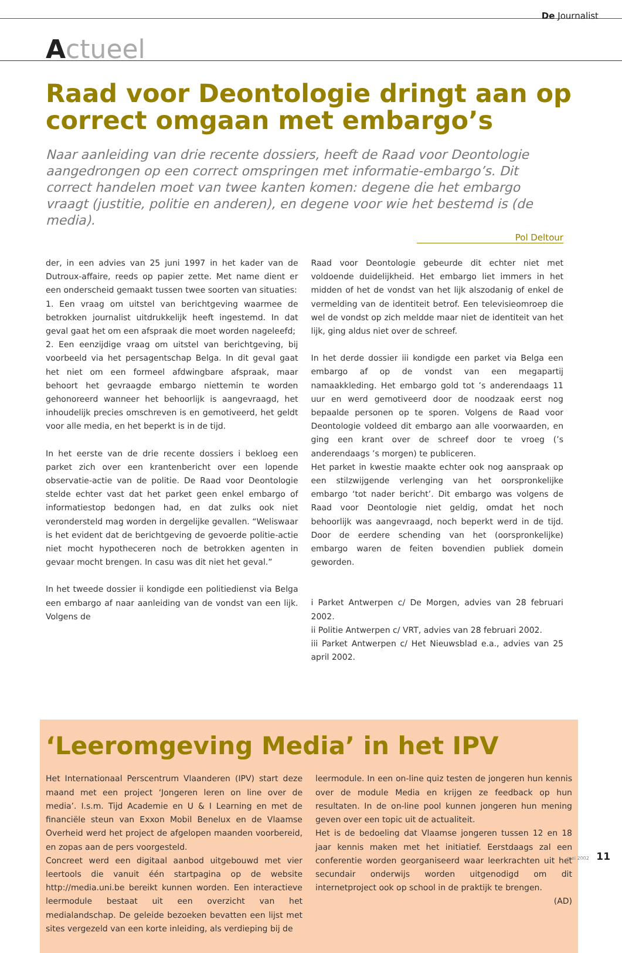De Journalist
Actueel
Raad voor Deontologie dringt aan op correct omgaan met embargo’s
Naar aanleiding van drie recente dossiers, heeft de Raad voor Deontologie aangedrongen op een correct omspringen met informatie-embargo’s. Dit correct handelen moet van twee kanten komen: degene die het embargo vraagt (justitie, politie en anderen), en degene voor wie het bestemd is (de media).
Pol Deltour
der, in een advies van 25 juni 1997 in het kader van de Dutroux-affaire, reeds op papier zette. Met name dient er een onderscheid gemaakt tussen twee soorten van situaties:
1. Een vraag om uitstel van berichtgeving waarmee de betrokken journalist uitdrukkelijk heeft ingestemd. In dat geval gaat het om een afspraak die moet worden nageleefd;
2. Een eenzijdige vraag om uitstel van berichtgeving, bij voorbeeld via het persagentschap Belga. In dit geval gaat het niet om een formeel afdwingbare afspraak, maar behoort het gevraagde embargo niettemin te worden gehonoreerd wanneer het behoorlijk is aangevraagd, het inhoudelijk precies omschreven is en gemotiveerd, het geldt voor alle media, en het beperkt is in de tijd.
In het eerste van de drie recente dossiers i bekloeg een parket zich over een krantenbericht over een lopende observatie-actie van de politie. De Raad voor Deontologie stelde echter vast dat het parket geen enkel embargo of informatiestop bedongen had, en dat zulks ook niet verondersteld mag worden in dergelijke gevallen. “Weliswaar is het evident dat de berichtgeving de gevoerde politie-actie niet mocht hypotheceren noch de betrokken agenten in gevaar mocht brengen. In casu was dit niet het geval.”
In het tweede dossier ii kondigde een politiedienst via Belga een embargo af naar aanleiding van de vondst van een lijk. Volgens de
Raad voor Deontologie gebeurde dit echter niet met voldoende duidelijkheid. Het embargo liet immers in het midden of het de vondst van het lijk alszodanig of enkel de vermelding van de identiteit betrof. Een televisieomroep die wel de vondst op zich meldde maar niet de identiteit van het lijk, ging aldus niet over de schreef.
In het derde dossier iii kondigde een parket via Belga een embargo af op de vondst van een megapartij namaakkleding. Het embargo gold tot ’s anderendaags 11 uur en werd gemotiveerd door de noodzaak eerst nog bepaalde personen op te sporen. Volgens de Raad voor Deontologie voldeed dit embargo aan alle voorwaarden, en ging een krant over de schreef door te vroeg (’s anderendaags ’s morgen) te publiceren.
Het parket in kwestie maakte echter ook nog aanspraak op een stilzwijgende verlenging van het oorspronkelijke embargo ‘tot nader bericht’. Dit embargo was volgens de Raad voor Deontologie niet geldig, omdat het noch behoorlijk was aangevraagd, noch beperkt werd in de tijd. Door de eerdere schending van het (oorspronkelijke) embargo waren de feiten bovendien publiek domein geworden.
i Parket Antwerpen c/ De Morgen, advies van 28 februari 2002.
ii Politie Antwerpen c/ VRT, advies van 28 februari 2002.
iii Parket Antwerpen c/ Het Nieuwsblad e.a., advies van 25 april 2002.
‘Leeromgeving Media’ in het IPV
Het Internationaal Perscentrum Vlaanderen (IPV) start deze maand met een project ‘Jongeren leren on line over de media’. I.s.m. Tijd Academie en U & I Learning en met de financiële steun van Exxon Mobil Benelux en de Vlaamse Overheid werd het project de afgelopen maanden voorbereid, en zopas aan de pers voorgesteld.
Concreet werd een digitaal aanbod uitgebouwd met vier leertools die vanuit één startpagina op de website http://media.uni.be bereikt kunnen worden. Een interactieve leermodule bestaat uit een overzicht van het medialandschap. De geleide bezoeken bevatten een lijst met sites vergezeld van een korte inleiding, als verdieping bij de
leermodule. In een on-line quiz testen de jongeren hun kennis over de module Media en krijgen ze feedback op hun resultaten. In de on-line pool kunnen jongeren hun mening geven over een topic uit de actualiteit.
Het is de bedoeling dat Vlaamse jongeren tussen 12 en 18 jaar kennis maken met het initiatief. Eerstdaags zal een conferentie worden georganiseerd waar leerkrachten uit het secundair onderwijs worden uitgenodigd om dit internetproject ook op school in de praktijk te brengen.
(AD)
mei 2002 11